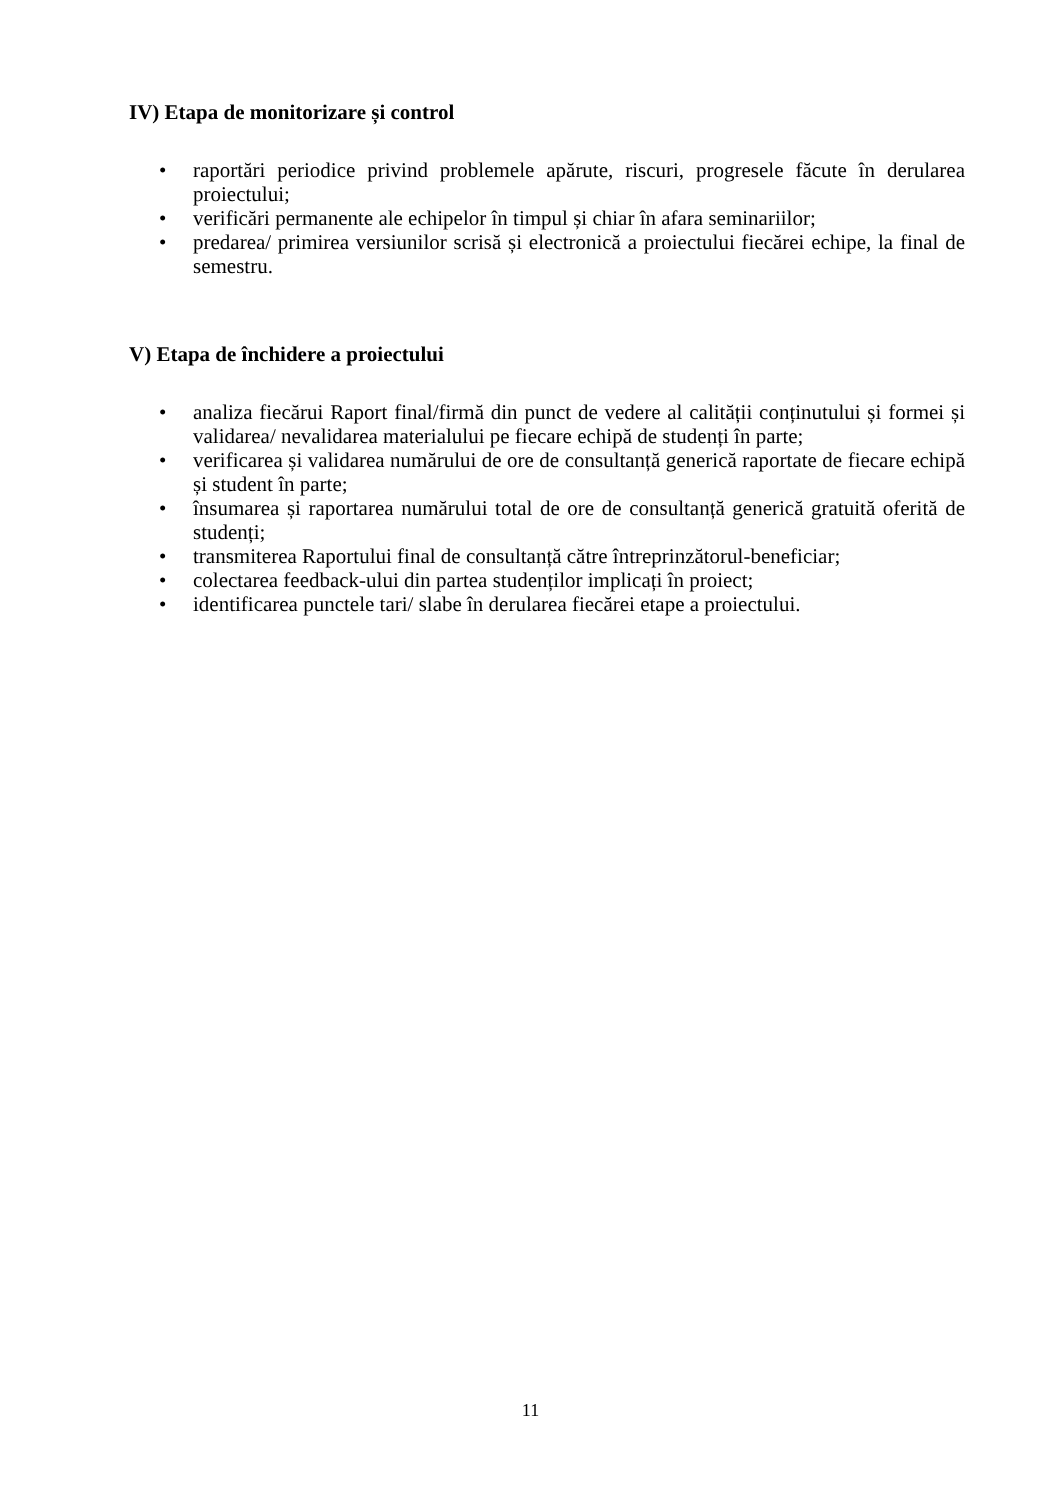IV) Etapa de monitorizare și control
• raportări periodice privind problemele apărute, riscuri, progresele făcute în derularea proiectului;
• verificări permanente ale echipelor în timpul și chiar în afara seminariilor;
• predarea/ primirea versiunilor scrisă și electronică a proiectului fiecărei echipe, la final de semestru.
V) Etapa de închidere a proiectului
• analiza fiecărui Raport final/firmă din punct de vedere al calității conținutului și formei și validarea/ nevalidarea materialului pe fiecare echipă de studenți în parte;
• verificarea și validarea numărului de ore de consultanță generică raportate de fiecare echipă și student în parte;
• însumarea și raportarea numărului total de ore de consultanță generică gratuită oferită de studenți;
• transmiterea Raportului final de consultanță către întreprinzătorul-beneficiar;
• colectarea feedback-ului din partea studenților implicați în proiect;
• identificarea punctele tari/ slabe în derularea fiecărei etape a proiectului.
11